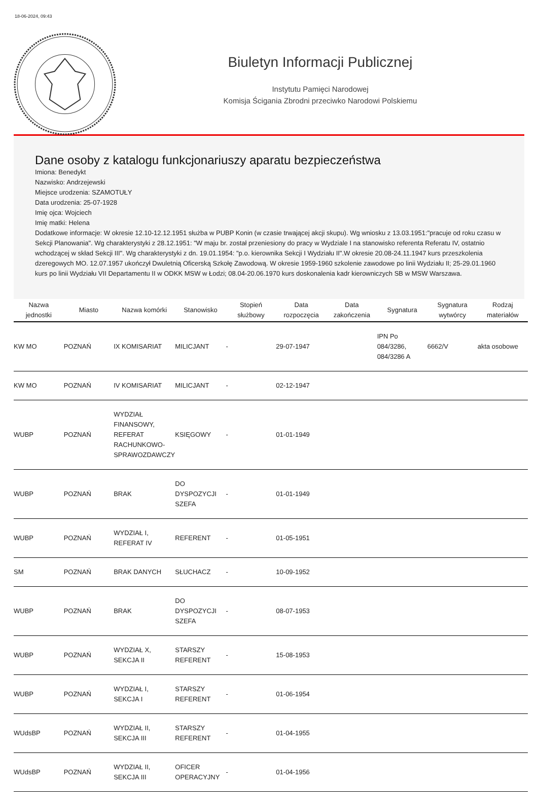18-06-2024, 09:43
Biuletyn Informacji Publicznej
Instytutu Pamięci Narodowej
Komisja Ścigania Zbrodni przeciwko Narodowi Polskiemu
Dane osoby z katalogu funkcjonariuszy aparatu bezpieczeństwa
Imiona: Benedykt
Nazwisko: Andrzejewski
Miejsce urodzenia: SZAMOTUŁY
Data urodzenia: 25-07-1928
Imię ojca: Wojciech
Imię matki: Helena
Dodatkowe informacje: W okresie 12.10-12.12.1951 służba w PUBP Konin (w czasie trwającej akcji skupu). Wg wniosku z 13.03.1951:"pracuje od roku czasu w Sekcji Planowania". Wg charakterystyki z 28.12.1951: "W maju br. został przeniesiony do pracy w Wydziale I na stanowisko referenta Referatu IV, ostatnio wchodzącej w skład Sekcji III". Wg charakterystyki z dn. 19.01.1954: "p.o. kierownika Sekcji I Wydziału II".W okresie 20.08-24.11.1947 kurs przeszkolenia dzeregowych MO. 12.07.1957 ukończył Dwuletnią Oficerską Szkołę Zawodową. W okresie 1959-1960 szkolenie zawodowe po linii Wydziału II; 25-29.01.1960 kurs po linii Wydziału VII Departamentu II w ODKK MSW w Łodzi; 08.04-20.06.1970 kurs doskonalenia kadr kierowniczych SB w MSW Warszawa.
| Nazwa jednostki | Miasto | Nazwa komórki | Stanowisko | Stopień służbowy | Data rozpoczęcia | Data zakończenia | Sygnatura | Sygnatura wytwórcy | Rodzaj materiałów |
| --- | --- | --- | --- | --- | --- | --- | --- | --- | --- |
| KW MO | POZNAŃ | IX KOMISARIAT | MILICJANT | - | 29-07-1947 | | IPN Po 084/3286, 084/3286 A | 6662/V | akta osobowe |
| KW MO | POZNAŃ | IV KOMISARIAT | MILICJANT | - | 02-12-1947 | | | | |
| WUBP | POZNAŃ | WYDZIAŁ FINANSOWY, REFERAT RACHUNKOWO-SPRAWOZDAWCZY | KSIĘGOWY | - | 01-01-1949 | | | | |
| WUBP | POZNAŃ | BRAK | DO DYSPOZYCJI SZEFA | - | 01-01-1949 | | | | |
| WUBP | POZNAŃ | WYDZIAŁ I, REFERAT IV | REFERENT | - | 01-05-1951 | | | | |
| SM | POZNAŃ | BRAK DANYCH | SŁUCHACZ | - | 10-09-1952 | | | | |
| WUBP | POZNAŃ | BRAK | DO DYSPOZYCJI SZEFA | - | 08-07-1953 | | | | |
| WUBP | POZNAŃ | WYDZIAŁ X, SEKCJA II | STARSZY REFERENT | - | 15-08-1953 | | | | |
| WUBP | POZNAŃ | WYDZIAŁ I, SEKCJA I | STARSZY REFERENT | - | 01-06-1954 | | | | |
| WUdsBP | POZNAŃ | WYDZIAŁ II, SEKCJA III | STARSZY REFERENT | - | 01-04-1955 | | | | |
| WUdsBP | POZNAŃ | WYDZIAŁ II, SEKCJA III | OFICER OPERACYJNY | - | 01-04-1956 | | | | |